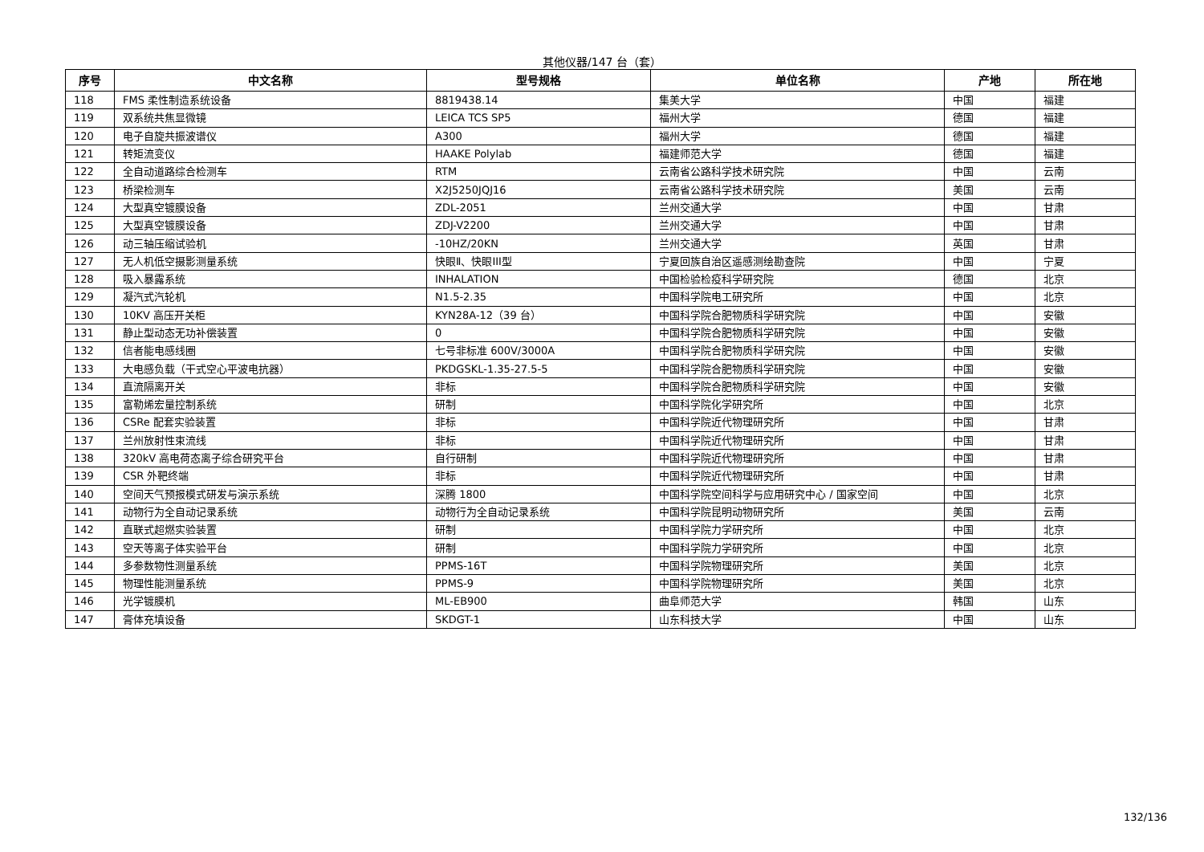其他仪器/147 台（套）
| 序号 | 中文名称 | 型号规格 | 单位名称 | 产地 | 所在地 |
| --- | --- | --- | --- | --- | --- |
| 118 | FMS 柔性制造系统设备 | 8819438.14 | 集美大学 | 中国 | 福建 |
| 119 | 双系统共焦显微镜 | LEICA TCS SP5 | 福州大学 | 德国 | 福建 |
| 120 | 电子自旋共振波谱仪 | A300 | 福州大学 | 德国 | 福建 |
| 121 | 转矩流变仪 | HAAKE Polylab | 福建师范大学 | 德国 | 福建 |
| 122 | 全自动道路综合检测车 | RTM | 云南省公路科学技术研究院 | 中国 | 云南 |
| 123 | 桥梁检测车 | X2J5250JQJ16 | 云南省公路科学技术研究院 | 美国 | 云南 |
| 124 | 大型真空镀膜设备 | ZDL-2051 | 兰州交通大学 | 中国 | 甘肃 |
| 125 | 大型真空镀膜设备 | ZDJ-V2200 | 兰州交通大学 | 中国 | 甘肃 |
| 126 | 动三轴压缩试验机 | -10HZ/20KN | 兰州交通大学 | 英国 | 甘肃 |
| 127 | 无人机低空摄影测量系统 | 快眼Ⅱ、快眼III型 | 宁夏回族自治区遥感测绘勘查院 | 中国 | 宁夏 |
| 128 | 吸入暴露系统 | INHALATION | 中国检验检疫科学研究院 | 德国 | 北京 |
| 129 | 凝汽式汽轮机 | N1.5-2.35 | 中国科学院电工研究所 | 中国 | 北京 |
| 130 | 10KV 高压开关柜 | KYN28A-12（39 台） | 中国科学院合肥物质科学研究院 | 中国 | 安徽 |
| 131 | 静止型动态无功补偿装置 | 0 | 中国科学院合肥物质科学研究院 | 中国 | 安徽 |
| 132 | 信者能电感线圈 | 七号非标准 600V/3000A | 中国科学院合肥物质科学研究院 | 中国 | 安徽 |
| 133 | 大电感负载（干式空心平波电抗器） | PKDGSKL-1.35-27.5-5 | 中国科学院合肥物质科学研究院 | 中国 | 安徽 |
| 134 | 直流隔离开关 | 非标 | 中国科学院合肥物质科学研究院 | 中国 | 安徽 |
| 135 | 富勒烯宏量控制系统 | 研制 | 中国科学院化学研究所 | 中国 | 北京 |
| 136 | CSRe 配套实验装置 | 非标 | 中国科学院近代物理研究所 | 中国 | 甘肃 |
| 137 | 兰州放射性束流线 | 非标 | 中国科学院近代物理研究所 | 中国 | 甘肃 |
| 138 | 320kV 高电荷态离子综合研究平台 | 自行研制 | 中国科学院近代物理研究所 | 中国 | 甘肃 |
| 139 | CSR 外靶终端 | 非标 | 中国科学院近代物理研究所 | 中国 | 甘肃 |
| 140 | 空间天气预报模式研发与演示系统 | 深腾 1800 | 中国科学院空间科学与应用研究中心 / 国家空间 | 中国 | 北京 |
| 141 | 动物行为全自动记录系统 | 动物行为全自动记录系统 | 中国科学院昆明动物研究所 | 美国 | 云南 |
| 142 | 直联式超燃实验装置 | 研制 | 中国科学院力学研究所 | 中国 | 北京 |
| 143 | 空天等离子体实验平台 | 研制 | 中国科学院力学研究所 | 中国 | 北京 |
| 144 | 多参数物性测量系统 | PPMS-16T | 中国科学院物理研究所 | 美国 | 北京 |
| 145 | 物理性能测量系统 | PPMS-9 | 中国科学院物理研究所 | 美国 | 北京 |
| 146 | 光学镀膜机 | ML-EB900 | 曲阜师范大学 | 韩国 | 山东 |
| 147 | 膏体充填设备 | SKDGT-1 | 山东科技大学 | 中国 | 山东 |
132/136